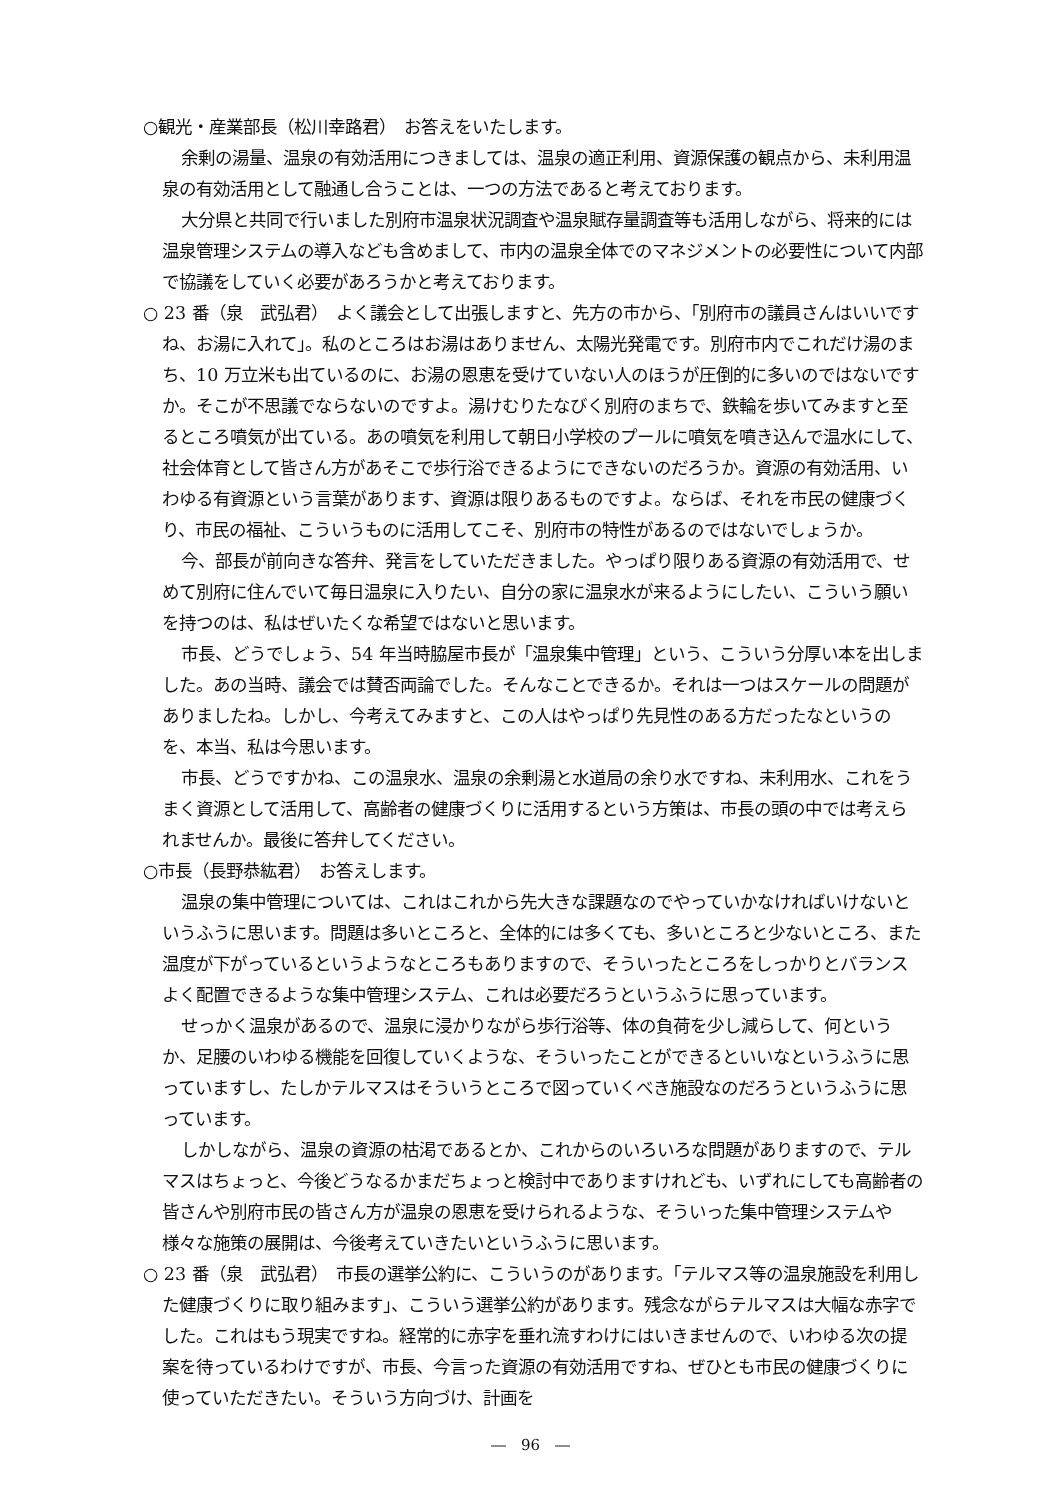○観光・産業部長（松川幸路君）　お答えをいたします。
余剰の湯量、温泉の有効活用につきましては、温泉の適正利用、資源保護の観点から、未利用温泉の有効活用として融通し合うことは、一つの方法であると考えております。
大分県と共同で行いました別府市温泉状況調査や温泉賦存量調査等も活用しながら、将来的には温泉管理システムの導入なども含めまして、市内の温泉全体でのマネジメントの必要性について内部で協議をしていく必要があろうかと考えております。
○ 23 番（泉　武弘君）　よく議会として出張しますと、先方の市から、「別府市の議員さんはいいですね、お湯に入れて」。私のところはお湯はありません、太陽光発電です。別府市内でこれだけ湯のまち、10 万立米も出ているのに、お湯の恩恵を受けていない人のほうが圧倒的に多いのではないですか。そこが不思議でならないのですよ。湯けむりたなびく別府のまちで、鉄輪を歩いてみますと至るところ噴気が出ている。あの噴気を利用して朝日小学校のプールに噴気を噴き込んで温水にして、社会体育として皆さん方があそこで歩行浴できるようにできないのだろうか。資源の有効活用、いわゆる有資源という言葉があります、資源は限りあるものですよ。ならば、それを市民の健康づくり、市民の福祉、こういうものに活用してこそ、別府市の特性があるのではないでしょうか。
今、部長が前向きな答弁、発言をしていただきました。やっぱり限りある資源の有効活用で、せめて別府に住んでいて毎日温泉に入りたい、自分の家に温泉水が来るようにしたい、こういう願いを持つのは、私はぜいたくな希望ではないと思います。
市長、どうでしょう、54 年当時脇屋市長が「温泉集中管理」という、こういう分厚い本を出しました。あの当時、議会では賛否両論でした。そんなことできるか。それは一つはスケールの問題がありましたね。しかし、今考えてみますと、この人はやっぱり先見性のある方だったなというのを、本当、私は今思います。
市長、どうですかね、この温泉水、温泉の余剰湯と水道局の余り水ですね、未利用水、これをうまく資源として活用して、高齢者の健康づくりに活用するという方策は、市長の頭の中では考えられませんか。最後に答弁してください。
○市長（長野恭紘君）　お答えします。
温泉の集中管理については、これはこれから先大きな課題なのでやっていかなければいけないというふうに思います。問題は多いところと、全体的には多くても、多いところと少ないところ、また温度が下がっているというようなところもありますので、そういったところをしっかりとバランスよく配置できるような集中管理システム、これは必要だろうというふうに思っています。
せっかく温泉があるので、温泉に浸かりながら歩行浴等、体の負荷を少し減らして、何というか、足腰のいわゆる機能を回復していくような、そういったことができるといいなというふうに思っていますし、たしかテルマスはそういうところで図っていくべき施設なのだろうというふうに思っています。
しかしながら、温泉の資源の枯渇であるとか、これからのいろいろな問題がありますので、テルマスはちょっと、今後どうなるかまだちょっと検討中でありますけれども、いずれにしても高齢者の皆さんや別府市民の皆さん方が温泉の恩恵を受けられるような、そういった集中管理システムや様々な施策の展開は、今後考えていきたいというふうに思います。
○ 23 番（泉　武弘君）　市長の選挙公約に、こういうのがあります。「テルマス等の温泉施設を利用した健康づくりに取り組みます」、こういう選挙公約があります。残念ながらテルマスは大幅な赤字でした。これはもう現実ですね。経常的に赤字を垂れ流すわけにはいきませんので、いわゆる次の提案を待っているわけですが、市長、今言った資源の有効活用ですね、ぜひとも市民の健康づくりに使っていただきたい。そういう方向づけ、計画を
―　96　―